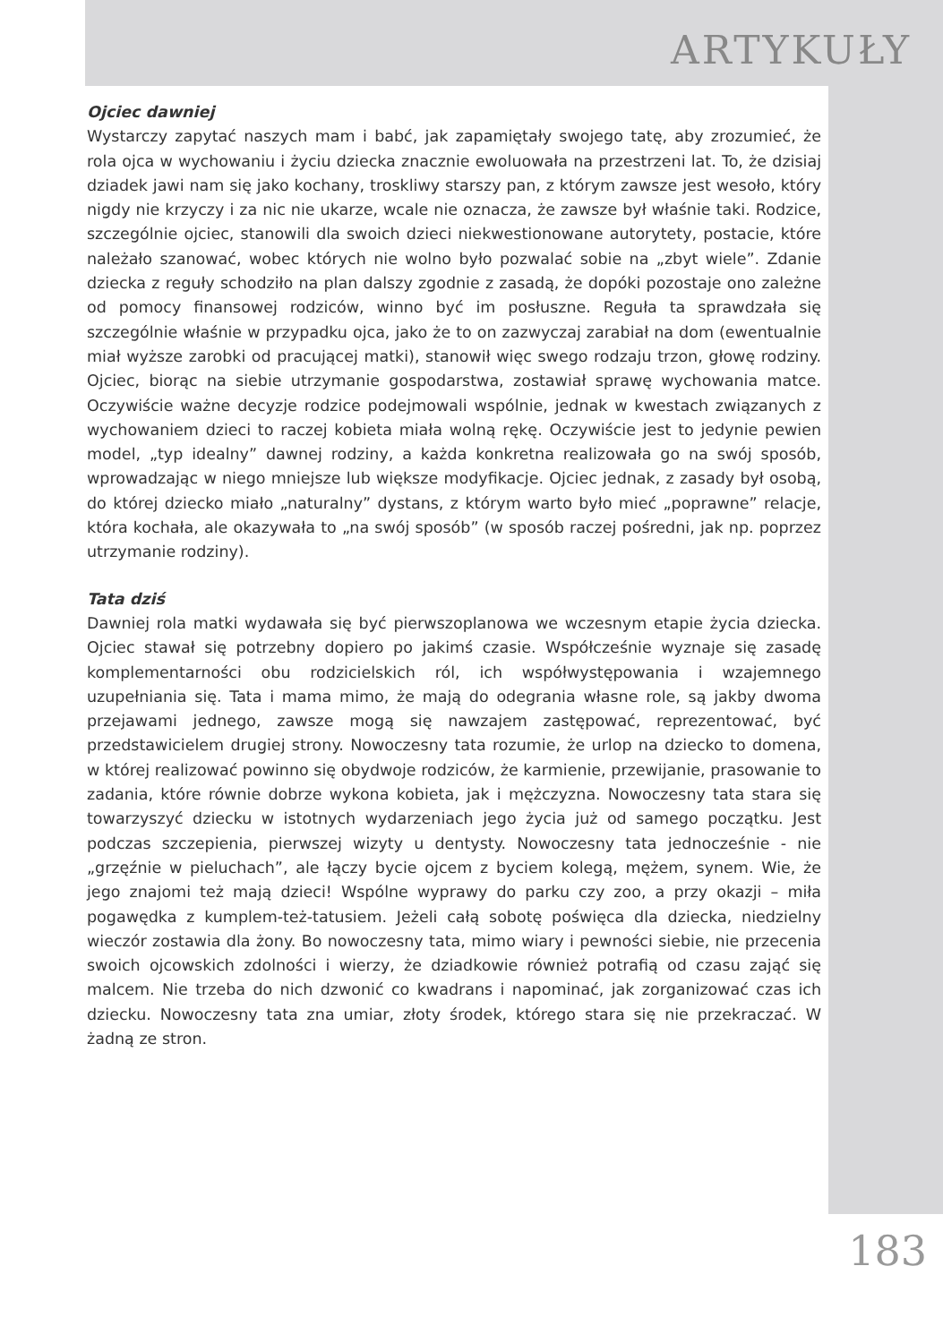ARTYKUŁY
Ojciec dawniej
Wystarczy zapytać naszych mam i babć, jak zapamiętały swojego tatę, aby zrozumieć, że rola ojca w wychowaniu i życiu dziecka znacznie ewoluowała na przestrzeni lat. To, że dzisiaj dziadek jawi nam się jako kochany, troskliwy starszy pan, z którym zawsze jest wesoło, który nigdy nie krzyczy i za nic nie ukarze, wcale nie oznacza, że zawsze był właśnie taki. Rodzice, szczególnie ojciec, stanowili dla swoich dzieci niekwestionowane autorytety, postacie, które należało szanować, wobec których nie wolno było pozwalać sobie na „zbyt wiele”. Zdanie dziecka z reguły schodziło na plan dalszy zgodnie z zasadą, że dopóki pozostaje ono zależne od pomocy finansowej rodziców, winno być im posłuszne. Reguła ta sprawdzała się szczególnie właśnie w przypadku ojca, jako że to on zazwyczaj zarabiał na dom (ewentualnie miał wyższe zarobki od pracującej matki), stanowił więc swego rodzaju trzon, głowę rodziny. Ojciec, biorąc na siebie utrzymanie gospodarstwa, zostawiał sprawę wychowania matce. Oczywiście ważne decyzje rodzice podejmowali wspólnie, jednak w kwestach związanych z wychowaniem dzieci to raczej kobieta miała wolną rękę. Oczywiście jest to jedynie pewien model, „typ idealny” dawnej rodziny, a każda konkretna realizowała go na swój sposób, wprowadzając w niego mniejsze lub większe modyfikacje. Ojciec jednak, z zasady był osobą, do której dziecko miało „naturalny” dystans, z którym warto było mieć „poprawne” relacje, która kochała, ale okazywała to „na swój sposób” (w sposób raczej pośredni, jak np. poprzez utrzymanie rodziny).
Tata dziś
Dawniej rola matki wydawała się być pierwszoplanowa we wczesnym etapie życia dziecka. Ojciec stawał się potrzebny dopiero po jakimś czasie. Współcześnie wyznaje się zasadę komplementarności obu rodzicielskich ról, ich współwystępowania i wzajemnego uzupełniania się. Tata i mama mimo, że mają do odegrania własne role, są jakby dwoma przejawami jednego, zawsze mogą się nawzajem zastępować, reprezentować, być przedstawicielem drugiej strony. Nowoczesny tata rozumie, że urlop na dziecko to domena, w której realizować powinno się obydwoje rodziców, że karmienie, przewijanie, prasowanie to zadania, które równie dobrze wykona kobieta, jak i mężczyzna. Nowoczesny tata stara się towarzyszyć dziecku w istotnych wydarzeniach jego życia już od samego początku. Jest podczas szczepienia, pierwszej wizyty u dentysty. Nowoczesny tata jednocześnie - nie „grzęźnie w pieluchach”, ale łączy bycie ojcem z byciem kolegą, mężem, synem. Wie, że jego znajomi też mają dzieci! Wspólne wyprawy do parku czy zoo, a przy okazji – miła pogawędka z kumplem-też-tatusiem. Jeżeli całą sobotę poświęca dla dziecka, niedzielny wieczór zostawia dla żony. Bo nowoczesny tata, mimo wiary i pewności siebie, nie przecenia swoich ojcowskich zdolności i wierzy, że dziadkowie również potrafią od czasu zająć się malcem. Nie trzeba do nich dzwonić co kwadrans i napominać, jak zorganizować czas ich dziecku. Nowoczesny tata zna umiar, złoty środek, którego stara się nie przekraczać. W żadną ze stron.
183